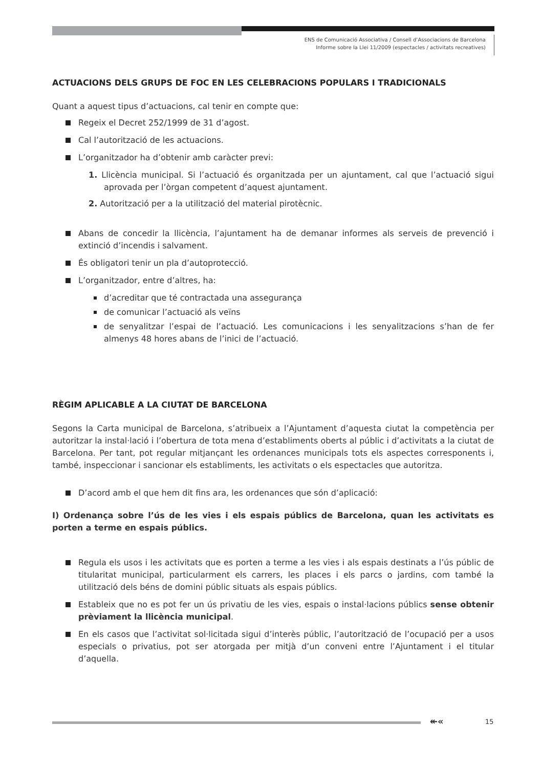ENS de Comunicació Associativa / Consell d’Associacions de Barcelona
Informe sobre la Llei 11/2009 (espectacles / activitats recreatives)
ACTUACIONS DELS GRUPS DE FOC EN LES CELEBRACIONS POPULARS I TRADICIONALS
Quant a aquest tipus d’actuacions, cal tenir en compte que:
Regeix el Decret 252/1999 de 31 d’agost.
Cal l’autorització de les actuacions.
L’organitzador ha d’obtenir amb caràcter previ:
1. Llicència municipal. Si l’actuació és organitzada per un ajuntament, cal que l’actuació sigui aprovada per l’òrgan competent d’aquest ajuntament.
2. Autorització per a la utilització del material pirotècnic.
Abans de concedir la llicència, l’ajuntament ha de demanar informes als serveis de prevenció i extinció d’incendis i salvament.
És obligatori tenir un pla d’autoprotecció.
L’organitzador, entre d’altres, ha:
d’acreditar que té contractada una assegurança
de comunicar l’actuació als veïns
de senyalitzar l’espai de l’actuació. Les comunicacions i les senyalitzacions s’han de fer almenys 48 hores abans de l’inici de l’actuació.
RÈGIM APLICABLE A LA CIUTAT DE BARCELONA
Segons la Carta municipal de Barcelona, s’atribueix a l’Ajuntament d’aquesta ciutat la competència per autoritzar la instal·lació i l’obertura de tota mena d’establiments oberts al públic i d’activitats a la ciutat de Barcelona. Per tant, pot regular mitjançant les ordenances municipals tots els aspectes corresponents i, també, inspeccionar i sancionar els establiments, les activitats o els espectacles que autoritza.
D’acord amb el que hem dit fins ara, les ordenances que són d’aplicació:
I) Ordenança sobre l’ús de les vies i els espais públics de Barcelona, quan les activitats es porten a terme en espais públics.
Regula els usos i les activitats que es porten a terme a les vies i als espais destinats a l’ús públic de titularitat municipal, particularment els carrers, les places i els parcs o jardins, com també la utilització dels béns de domini públic situats als espais públics.
Estableix que no es pot fer un ús privatiu de les vies, espais o instal·lacions públics sense obtenir prèviament la llicència municipal.
En els casos que l’activitat sol·licitada sigui d’interès públic, l’autorització de l’ocupació per a usos especials o privatius, pot ser atorgada per mitjà d’un conveni entre l’Ajuntament i el titular d’aquella.
↞« 15